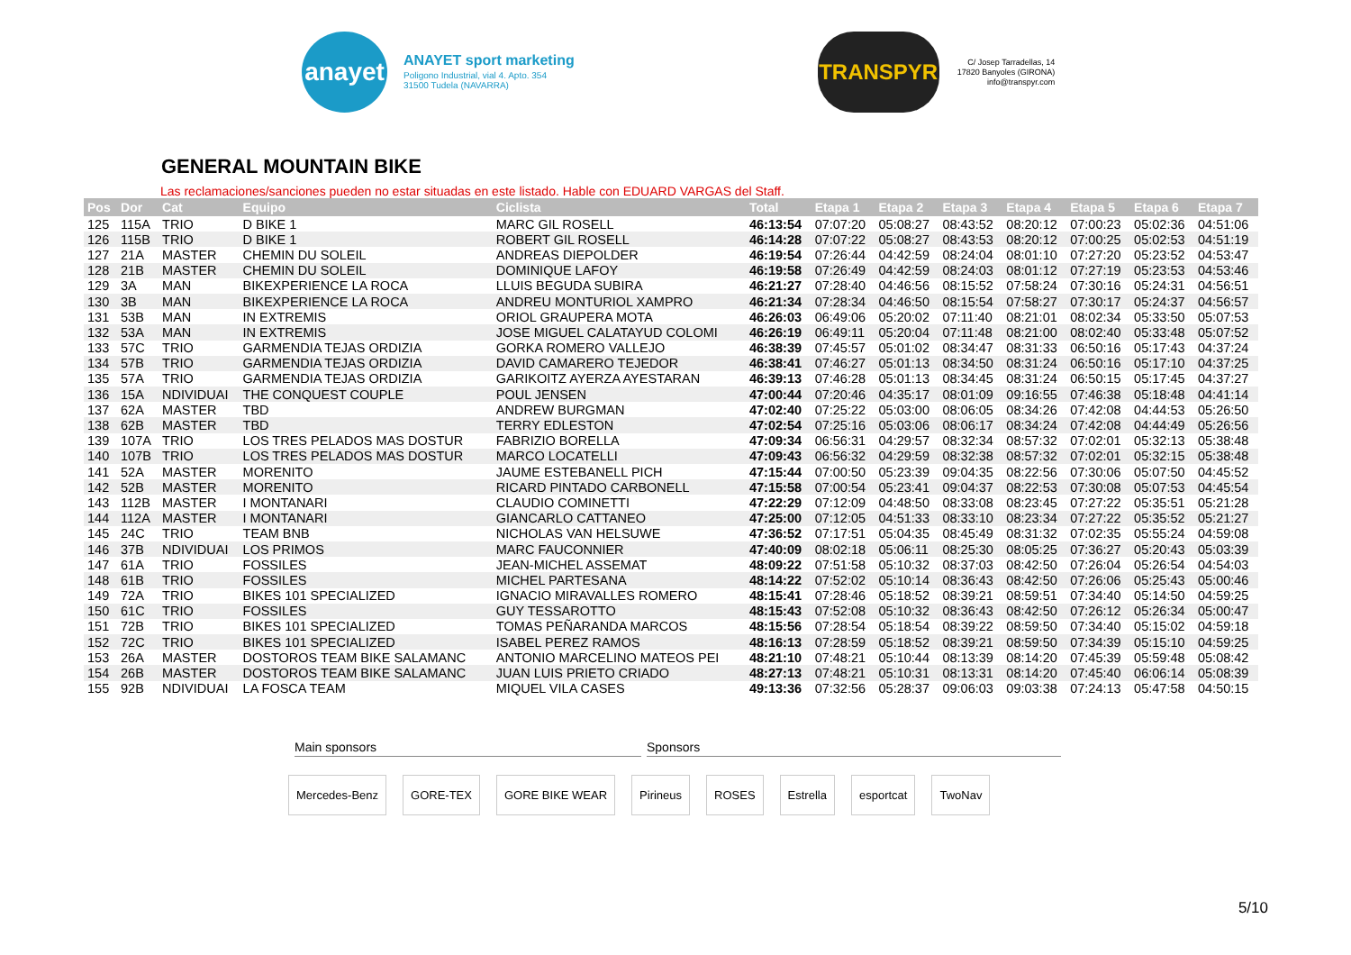anayet
ANAYET sport marketing
Poligono Industrial, vial 4. Apto. 354
31500 Tudela (NAVARRA)
TRANSPYR
C/ Josep Tarradellas, 14
17820 Banyoles (GIRONA)
info@transpyr.com
GENERAL MOUNTAIN BIKE
Las reclamaciones/sanciones pueden no estar situadas en este listado. Hable con EDUARD VARGAS del Staff.
| Pos | Dor | Cat | Equipo | Ciclista | Total | Etapa 1 | Etapa 2 | Etapa 3 | Etapa 4 | Etapa 5 | Etapa 6 | Etapa 7 |
| --- | --- | --- | --- | --- | --- | --- | --- | --- | --- | --- | --- | --- |
| 125 | 115A | TRIO | D BIKE 1 | MARC GIL ROSELL | 46:13:54 | 07:07:20 | 05:08:27 | 08:43:52 | 08:20:12 | 07:00:23 | 05:02:36 | 04:51:06 |
| 126 | 115B | TRIO | D BIKE 1 | ROBERT GIL ROSELL | 46:14:28 | 07:07:22 | 05:08:27 | 08:43:53 | 08:20:12 | 07:00:25 | 05:02:53 | 04:51:19 |
| 127 | 21A | MASTER | CHEMIN DU SOLEIL | ANDREAS DIEPOLDER | 46:19:54 | 07:26:44 | 04:42:59 | 08:24:04 | 08:01:10 | 07:27:20 | 05:23:52 | 04:53:47 |
| 128 | 21B | MASTER | CHEMIN DU SOLEIL | DOMINIQUE LAFOY | 46:19:58 | 07:26:49 | 04:42:59 | 08:24:03 | 08:01:12 | 07:27:19 | 05:23:53 | 04:53:46 |
| 129 | 3A | MAN | BIKEXPERIENCE LA ROCA | LLUIS BEGUDA SUBIRA | 46:21:27 | 07:28:40 | 04:46:56 | 08:15:52 | 07:58:24 | 07:30:16 | 05:24:31 | 04:56:51 |
| 130 | 3B | MAN | BIKEXPERIENCE LA ROCA | ANDREU MONTURIOL XAMPRO | 46:21:34 | 07:28:34 | 04:46:50 | 08:15:54 | 07:58:27 | 07:30:17 | 05:24:37 | 04:56:57 |
| 131 | 53B | MAN | IN EXTREMIS | ORIOL GRAUPERA MOTA | 46:26:03 | 06:49:06 | 05:20:02 | 07:11:40 | 08:21:01 | 08:02:34 | 05:33:50 | 05:07:53 |
| 132 | 53A | MAN | IN EXTREMIS | JOSE MIGUEL CALATAYUD COLOMI | 46:26:19 | 06:49:11 | 05:20:04 | 07:11:48 | 08:21:00 | 08:02:40 | 05:33:48 | 05:07:52 |
| 133 | 57C | TRIO | GARMENDIA TEJAS ORDIZIA | GORKA ROMERO VALLEJO | 46:38:39 | 07:45:57 | 05:01:02 | 08:34:47 | 08:31:33 | 06:50:16 | 05:17:43 | 04:37:24 |
| 134 | 57B | TRIO | GARMENDIA TEJAS ORDIZIA | DAVID CAMARERO TEJEDOR | 46:38:41 | 07:46:27 | 05:01:13 | 08:34:50 | 08:31:24 | 06:50:16 | 05:17:10 | 04:37:25 |
| 135 | 57A | TRIO | GARMENDIA TEJAS ORDIZIA | GARIKOITZ AYERZA AYESTARAN | 46:39:13 | 07:46:28 | 05:01:13 | 08:34:45 | 08:31:24 | 06:50:15 | 05:17:45 | 04:37:27 |
| 136 | 15A | NDIVIDUAI | THE CONQUEST COUPLE | POUL JENSEN | 47:00:44 | 07:20:46 | 04:35:17 | 08:01:09 | 09:16:55 | 07:46:38 | 05:18:48 | 04:41:14 |
| 137 | 62A | MASTER | TBD | ANDREW BURGMAN | 47:02:40 | 07:25:22 | 05:03:00 | 08:06:05 | 08:34:26 | 07:42:08 | 04:44:53 | 05:26:50 |
| 138 | 62B | MASTER | TBD | TERRY EDLESTON | 47:02:54 | 07:25:16 | 05:03:06 | 08:06:17 | 08:34:24 | 07:42:08 | 04:44:49 | 05:26:56 |
| 139 | 107A | TRIO | LOS TRES PELADOS MAS DOSTUR | FABRIZIO BORELLA | 47:09:34 | 06:56:31 | 04:29:57 | 08:32:34 | 08:57:32 | 07:02:01 | 05:32:13 | 05:38:48 |
| 140 | 107B | TRIO | LOS TRES PELADOS MAS DOSTUR | MARCO LOCATELLI | 47:09:43 | 06:56:32 | 04:29:59 | 08:32:38 | 08:57:32 | 07:02:01 | 05:32:15 | 05:38:48 |
| 141 | 52A | MASTER | MORENITO | JAUME ESTEBANELL PICH | 47:15:44 | 07:00:50 | 05:23:39 | 09:04:35 | 08:22:56 | 07:30:06 | 05:07:50 | 04:45:52 |
| 142 | 52B | MASTER | MORENITO | RICARD PINTADO CARBONELL | 47:15:58 | 07:00:54 | 05:23:41 | 09:04:37 | 08:22:53 | 07:30:08 | 05:07:53 | 04:45:54 |
| 143 | 112B | MASTER | I MONTANARI | CLAUDIO COMINETTI | 47:22:29 | 07:12:09 | 04:48:50 | 08:33:08 | 08:23:45 | 07:27:22 | 05:35:51 | 05:21:28 |
| 144 | 112A | MASTER | I MONTANARI | GIANCARLO CATTANEO | 47:25:00 | 07:12:05 | 04:51:33 | 08:33:10 | 08:23:34 | 07:27:22 | 05:35:52 | 05:21:27 |
| 145 | 24C | TRIO | TEAM BNB | NICHOLAS VAN HELSUWE | 47:36:52 | 07:17:51 | 05:04:35 | 08:45:49 | 08:31:32 | 07:02:35 | 05:55:24 | 04:59:08 |
| 146 | 37B | NDIVIDUAI | LOS PRIMOS | MARC FAUCONNIER | 47:40:09 | 08:02:18 | 05:06:11 | 08:25:30 | 08:05:25 | 07:36:27 | 05:20:43 | 05:03:39 |
| 147 | 61A | TRIO | FOSSILES | JEAN-MICHEL ASSEMAT | 48:09:22 | 07:51:58 | 05:10:32 | 08:37:03 | 08:42:50 | 07:26:04 | 05:26:54 | 04:54:03 |
| 148 | 61B | TRIO | FOSSILES | MICHEL PARTESANA | 48:14:22 | 07:52:02 | 05:10:14 | 08:36:43 | 08:42:50 | 07:26:06 | 05:25:43 | 05:00:46 |
| 149 | 72A | TRIO | BIKES 101 SPECIALIZED | IGNACIO MIRAVALLES ROMERO | 48:15:41 | 07:28:46 | 05:18:52 | 08:39:21 | 08:59:51 | 07:34:40 | 05:14:50 | 04:59:25 |
| 150 | 61C | TRIO | FOSSILES | GUY TESSAROTTO | 48:15:43 | 07:52:08 | 05:10:32 | 08:36:43 | 08:42:50 | 07:26:12 | 05:26:34 | 05:00:47 |
| 151 | 72B | TRIO | BIKES 101 SPECIALIZED | TOMAS PEÑARANDA MARCOS | 48:15:56 | 07:28:54 | 05:18:54 | 08:39:22 | 08:59:50 | 07:34:40 | 05:15:02 | 04:59:18 |
| 152 | 72C | TRIO | BIKES 101 SPECIALIZED | ISABEL PEREZ RAMOS | 48:16:13 | 07:28:59 | 05:18:52 | 08:39:21 | 08:59:50 | 07:34:39 | 05:15:10 | 04:59:25 |
| 153 | 26A | MASTER | DOSTOROS TEAM BIKE SALAMANC | ANTONIO MARCELINO MATEOS PEI | 48:21:10 | 07:48:21 | 05:10:44 | 08:13:39 | 08:14:20 | 07:45:39 | 05:59:48 | 05:08:42 |
| 154 | 26B | MASTER | DOSTOROS TEAM BIKE SALAMANC | JUAN LUIS PRIETO CRIADO | 48:27:13 | 07:48:21 | 05:10:31 | 08:13:31 | 08:14:20 | 07:45:40 | 06:06:14 | 05:08:39 |
| 155 | 92B | NDIVIDUAI | LA FOSCA TEAM | MIQUEL VILA CASES | 49:13:36 | 07:32:56 | 05:28:37 | 09:06:03 | 09:03:38 | 07:24:13 | 05:47:58 | 04:50:15 |
Main sponsors Sponsors
Mercedes-Benz GORE-TEX GORE BIKE WEAR Pirineus ROSES Estrella esportcat TwoNav
5/10